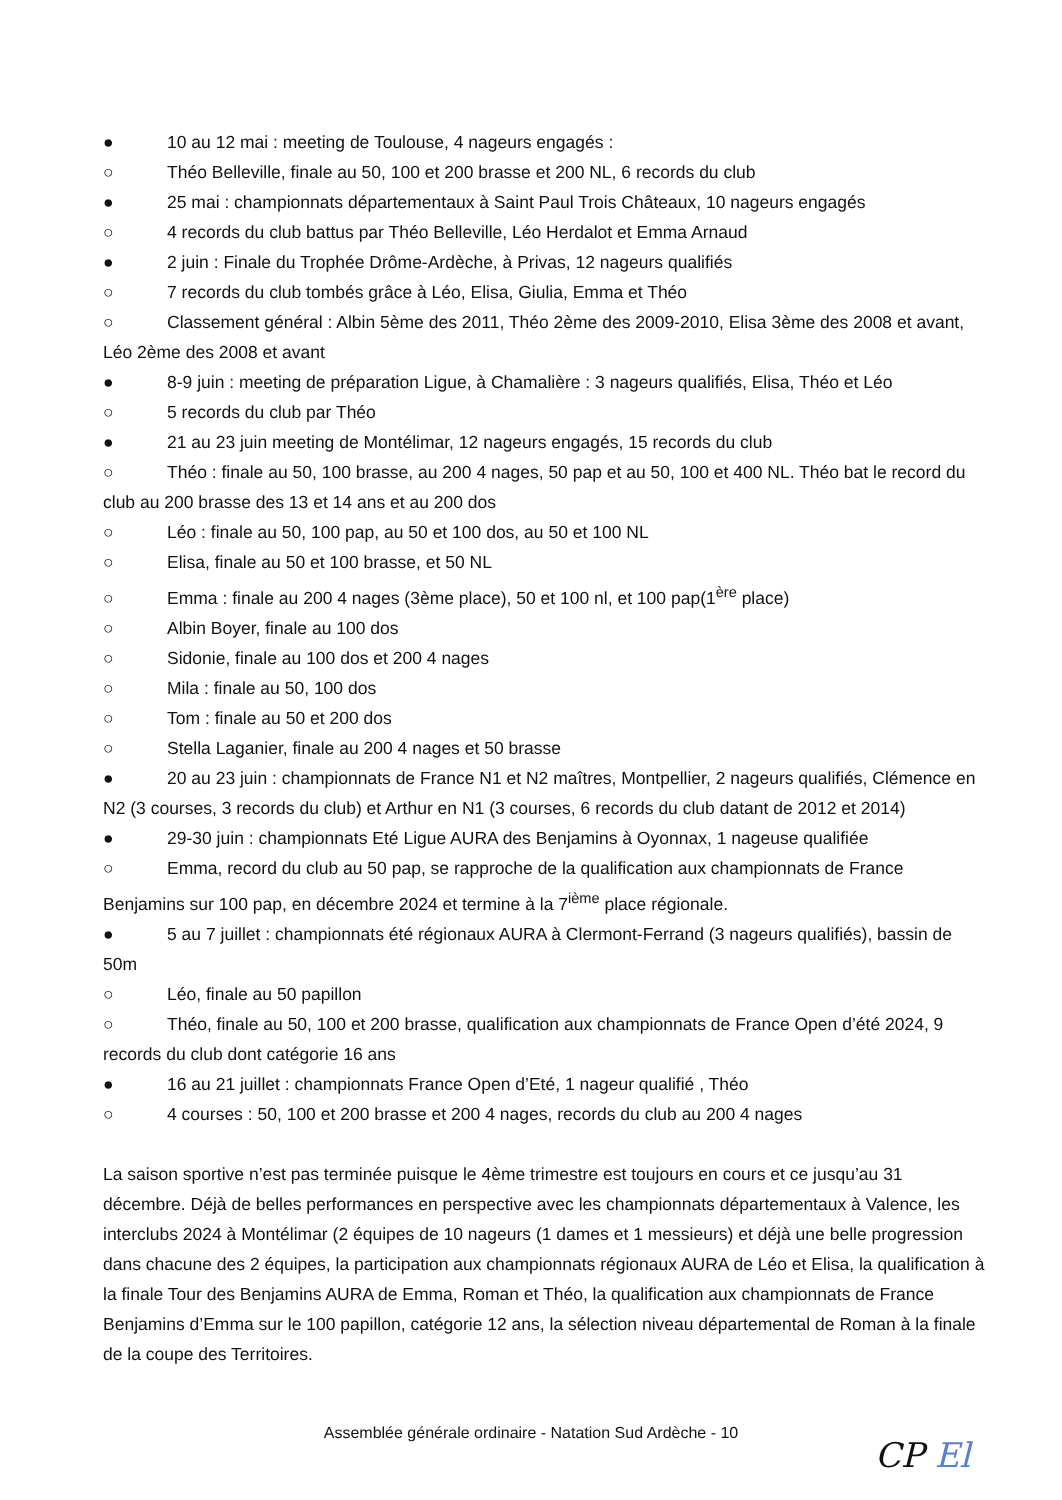● 10 au 12 mai : meeting de Toulouse, 4 nageurs engagés :
○ Théo Belleville, finale au 50, 100 et 200 brasse et 200 NL, 6 records du club
● 25 mai : championnats départementaux à Saint Paul Trois Châteaux, 10 nageurs engagés
○ 4 records du club battus par Théo Belleville, Léo Herdalot et Emma Arnaud
● 2 juin : Finale du Trophée Drôme-Ardèche, à Privas, 12 nageurs qualifiés
○ 7 records du club tombés grâce à Léo, Elisa, Giulia, Emma et Théo
○ Classement général : Albin 5ème des 2011, Théo 2ème des 2009-2010, Elisa 3ème des 2008 et avant, Léo 2ème des 2008 et avant
● 8-9 juin : meeting de préparation Ligue, à Chamalière : 3 nageurs qualifiés, Elisa, Théo et Léo
○ 5 records du club par Théo
● 21 au 23 juin meeting de Montélimar, 12 nageurs engagés, 15 records du club
○ Théo : finale au 50, 100 brasse, au 200 4 nages, 50 pap et au 50, 100 et 400 NL. Théo bat le record du club au 200 brasse des 13 et 14 ans et au 200 dos
○ Léo : finale au 50, 100 pap, au 50 et 100 dos, au 50 et 100 NL
○ Elisa, finale au 50 et 100 brasse, et 50 NL
○ Emma : finale au 200 4 nages (3ème place), 50 et 100 nl, et 100 pap(1<sup>ère</sup> place)
○ Albin Boyer, finale au 100 dos
○ Sidonie, finale au 100 dos et 200 4 nages
○ Mila : finale au 50, 100 dos
○ Tom : finale au 50 et 200 dos
○ Stella Laganier, finale au 200 4 nages et 50 brasse
● 20 au 23 juin : championnats de France N1 et N2 maîtres, Montpellier, 2 nageurs qualifiés, Clémence en N2 (3 courses, 3 records du club) et Arthur en N1 (3 courses, 6 records du club datant de 2012 et 2014)
● 29-30 juin : championnats Eté Ligue AURA des Benjamins à Oyonnax, 1 nageuse qualifiée
○ Emma, record du club au 50 pap, se rapproche de la qualification aux championnats de France Benjamins sur 100 pap, en décembre 2024 et termine à la 7<sup>ième</sup> place régionale.
● 5 au 7 juillet : championnats été régionaux AURA à Clermont-Ferrand (3 nageurs qualifiés), bassin de 50m
○ Léo, finale au 50 papillon
○ Théo, finale au 50, 100 et 200 brasse, qualification aux championnats de France Open d’été 2024, 9 records du club dont catégorie 16 ans
● 16 au 21 juillet : championnats France Open d’Eté, 1 nageur qualifié , Théo
○ 4 courses : 50, 100 et 200 brasse et 200 4 nages, records du club au 200 4 nages
La saison sportive n’est pas terminée puisque le 4ème trimestre est toujours en cours et ce jusqu’au 31 décembre. Déjà de belles performances en perspective avec les championnats départementaux à Valence, les interclubs 2024 à Montélimar (2 équipes de 10 nageurs (1 dames et 1 messieurs) et déjà une belle progression dans chacune des 2 équipes, la participation aux championnats régionaux AURA de Léo et Elisa, la qualification à la finale Tour des Benjamins AURA de Emma, Roman et Théo, la qualification aux championnats de France Benjamins d’Emma sur le 100 papillon, catégorie 12 ans, la sélection niveau départemental de Roman à la finale de la coupe des Territoires.
Assemblée générale ordinaire - Natation Sud Ardèche - 10
CP El